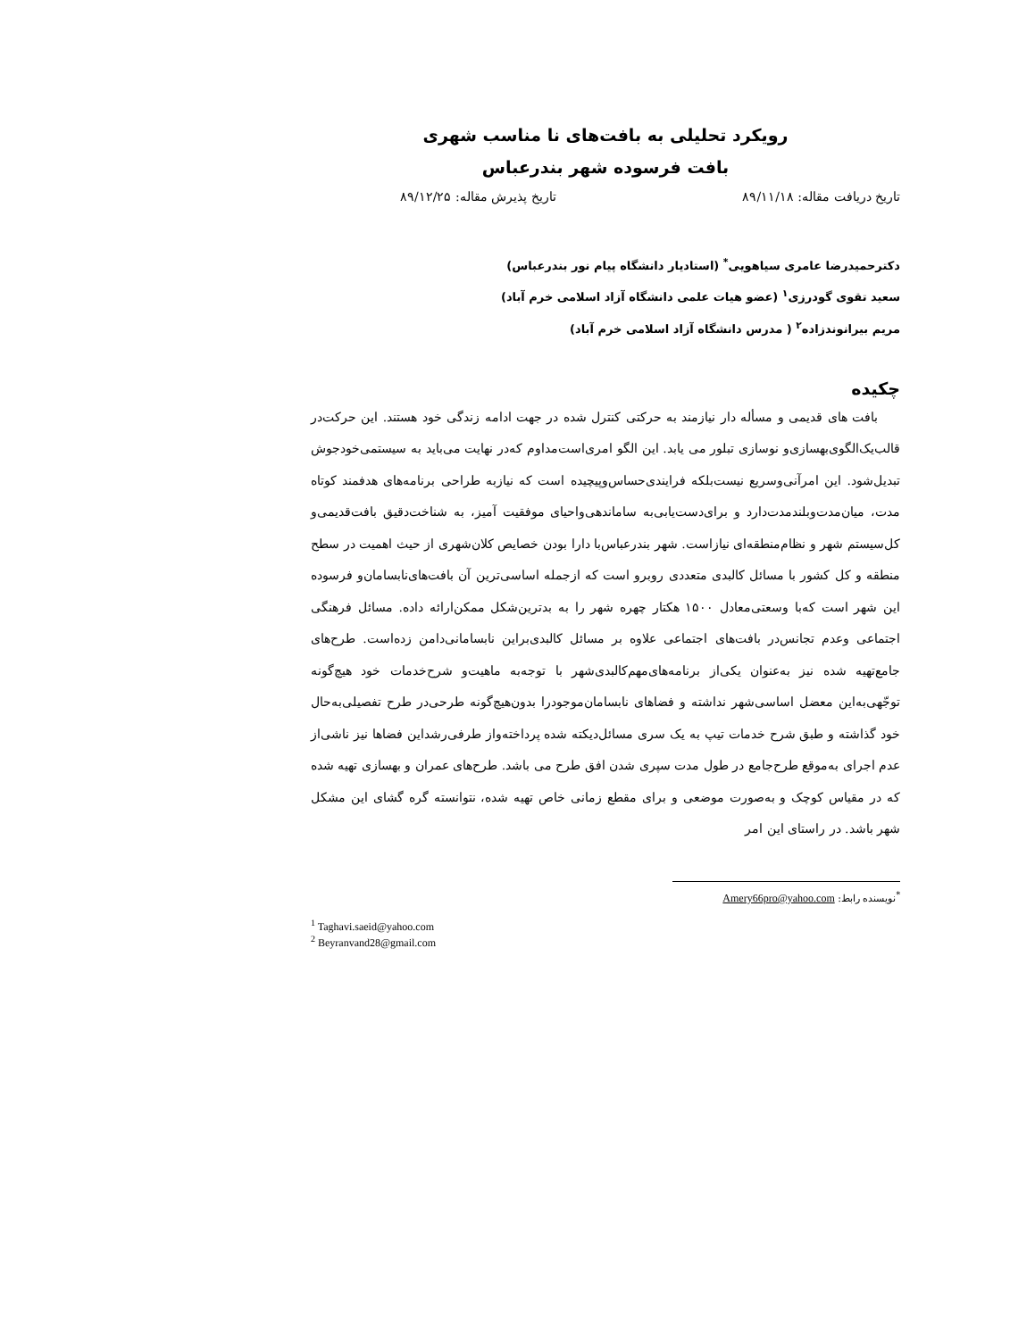رویکرد تحلیلی به بافت‌های نا مناسب شهری
بافت فرسوده شهر بندرعباس
تاریخ دریافت مقاله: ۸۹/۱۱/۱۸ تاریخ پذیرش مقاله: ۸۹/۱۲/۲۵
دکترحمیدرضا عامری سیاهویی<sup>*</sup> (استادیار دانشگاه پیام نور بندرعباس)
سعید تقوی گودرزی<sup>۱</sup> (عضو هیات علمی دانشگاه آزاد اسلامی خرم آباد)
مریم بیرانوندزاده<sup>۲</sup> ( مدرس دانشگاه آزاد اسلامی خرم آباد)
چکیده
بافت های قدیمی و مسأله دار نیازمند به حرکتی کنترل شده در جهت ادامه زندگی خود هستند. این حرکت‌در قالب‌یک‌الگوی‌بهسازی‌و نوسازی تبلور می یابد. این الگو امری‌است‌مداوم که‌در نهایت‌ می‌باید به سیستمی‌خودجوش تبدیل‌شود. این امرآنی‌وسریع نیست‌بلکه فرایندی‌حساس‌وپیچیده است که نیازبه طراحی برنامه‌های هدفمند کوتاه مدت، میان‌مدت‌وبلندمدت‌دارد و برای‌دست‌یابی‌به ساماندهی‌واحیای موفقیت آمیز، به شناخت‌دقیق بافت‌قدیمی‌و کل‌سیستم شهر و نظام‌منطقه‌ای نیازاست. شهر بندرعباس‌با دارا بودن خصایص کلان‌شهری از حیث اهمیت در سطح منطقه و کل کشور با مسائل کالبدی متعددی روبرو است که ازجمله اساسی‌ترین آن بافت‌های‌نابسامان‌و فرسوده این شهر است که‌با وسعتی‌معادل ۱۵۰۰ هکتار چهره شهر را به بدترین‌شکل ممکن‌ارائه داده. مسائل فرهنگی اجتماعی وعدم تجانس‌در بافت‌های اجتماعی علاوه بر مسائل کالبدی‌براین نابسامانی‌دامن زده‌است. طرح‌های جامع‌تهیه شده نیز به‌عنوان یکی‌از برنامه‌های‌مهم‌کالبدی‌شهر با توجه‌به ماهیت‌و شرح‌خدمات خود هیچ‌گونه توجّهی‌به‌این معضل اساسی‌شهر نداشته و فضاهای نابسامان‌موجودرا بدون‌هیچ‌گونه طرحی‌در طرح تفصیلی‌به‌حال خود گذاشته و طبق شرح خدمات تیپ به یک سری مسائل‌دیکته شده پرداخته‌واز طرفی‌رشداین فضاها نیز ناشی‌از عدم اجرای به‌موقع طرح‌جامع در طول مدت سپری شدن افق طرح می باشد. طرح‌های عمران و بهسازی تهیه شده که در مقیاس کوچک و به‌صورت موضعی و برای مقطع زمانی خاص تهیه شده، نتوانسته گره گشای این مشکل شهر باشد. در راستای این امر
<sup>*</sup> نویسنده رابط: Amery66pro@yahoo.com
<sup>1</sup> Taghavi.saeid@yahoo.com
<sup>2</sup> Beyranvand28@gmail.com